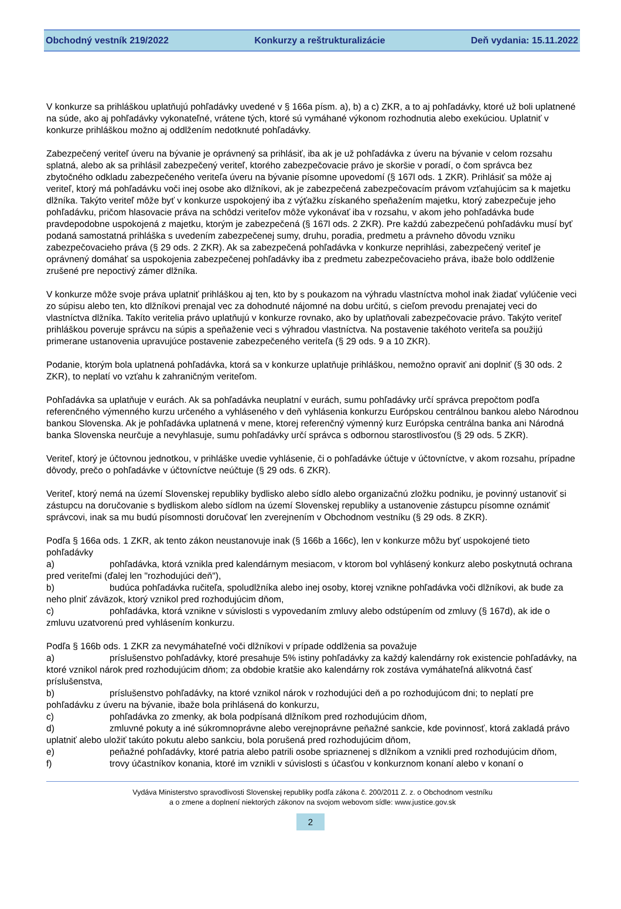Obchodný vestník 219/2022 Konkurzy a reštrukturalizácie Deň vydania: 15.11.2022
V konkurze sa prihláškou uplatňujú pohľadávky uvedené v § 166a písm. a), b) a c) ZKR, a to aj pohľadávky, ktoré už boli uplatnené na súde, ako aj pohľadávky vykonateľné, vrátene tých, ktoré sú vymáhané výkonom rozhodnutia alebo exekúciou. Uplatniť v konkurze prihláškou možno aj oddlžením nedotknuté pohľadávky.
Zabezpečený veriteľ úveru na bývanie je oprávnený sa prihlásiť, iba ak je už pohľadávka z úveru na bývanie v celom rozsahu splatná, alebo ak sa prihlásil zabezpečený veriteľ, ktorého zabezpečovacie právo je skoršie v poradí, o čom správca bez zbytočného odkladu zabezpečeného veriteľa úveru na bývanie písomne upovedomí (§ 167l ods. 1 ZKR). Prihlásiť sa môže aj veriteľ, ktorý má pohľadávku voči inej osobe ako dlžníkovi, ak je zabezpečená zabezpečovacím právom vzťahujúcim sa k majetku dlžníka. Takýto veriteľ môže byť v konkurze uspokojený iba z výťažku získaného speňažením majetku, ktorý zabezpečuje jeho pohľadávku, pričom hlasovacie práva na schôdzi veriteľov môže vykonávať iba v rozsahu, v akom jeho pohľadávka bude pravdepodobne uspokojená z majetku, ktorým je zabezpečená (§ 167l ods. 2 ZKR). Pre každú zabezpečenú pohľadávku musí byť podaná samostatná prihláška s uvedením zabezpečenej sumy, druhu, poradia, predmetu a právneho dôvodu vzniku zabezpečovacieho práva (§ 29 ods. 2 ZKR). Ak sa zabezpečená pohľadávka v konkurze neprihlási, zabezpečený veriteľ je oprávnený domáhať sa uspokojenia zabezpečenej pohľadávky iba z predmetu zabezpečovacieho práva, ibaže bolo oddlženie zrušené pre nepoctivý zámer dlžníka.
V konkurze môže svoje práva uplatniť prihláškou aj ten, kto by s poukazom na výhradu vlastníctva mohol inak žiadať vylúčenie veci zo súpisu alebo ten, kto dlžníkovi prenajal vec za dohodnuté nájomné na dobu určitú, s cieľom prevodu prenajatej veci do vlastníctva dlžníka. Takíto veritelia právo uplatňujú v konkurze rovnako, ako by uplatňovali zabezpečovacie právo. Takýto veriteľ prihláškou poveruje správcu na súpis a speňaženie veci s výhradou vlastníctva. Na postavenie takéhoto veriteľa sa použijú primerane ustanovenia upravujúce postavenie zabezpečeného veriteľa (§ 29 ods. 9 a 10 ZKR).
Podanie, ktorým bola uplatnená pohľadávka, ktorá sa v konkurze uplatňuje prihláškou, nemožno opraviť ani doplniť (§ 30 ods. 2 ZKR), to neplatí vo vzťahu k zahraničným veriteľom.
Pohľadávka sa uplatňuje v eurách. Ak sa pohľadávka neuplatní v eurách, sumu pohľadávky určí správca prepočtom podľa referenčného výmenného kurzu určeného a vyhláseného v deň vyhlásenia konkurzu Európskou centrálnou bankou alebo Národnou bankou Slovenska. Ak je pohľadávka uplatnená v mene, ktorej referenčný výmenný kurz Európska centrálna banka ani Národná banka Slovenska neurčuje a nevyhlasuje, sumu pohľadávky určí správca s odbornou starostlivosťou (§ 29 ods. 5 ZKR).
Veriteľ, ktorý je účtovnou jednotkou, v prihláške uvedie vyhlásenie, či o pohľadávke účtuje v účtovníctve, v akom rozsahu, prípadne dôvody, prečo o pohľadávke v účtovníctve neúčtuje (§ 29 ods. 6 ZKR).
Veriteľ, ktorý nemá na území Slovenskej republiky bydlisko alebo sídlo alebo organizačnú zložku podniku, je povinný ustanoviť si zástupcu na doručovanie s bydliskom alebo sídlom na území Slovenskej republiky a ustanovenie zástupcu písomne oznámiť správcovi, inak sa mu budú písomnosti doručovať len zverejnením v Obchodnom vestníku (§ 29 ods. 8 ZKR).
Podľa § 166a ods. 1 ZKR, ak tento zákon neustanovuje inak (§ 166b a 166c), len v konkurze môžu byť uspokojené tieto pohľadávky
a) pohľadávka, ktorá vznikla pred kalendárnym mesiacom, v ktorom bol vyhlásený konkurz alebo poskytnutá ochrana pred veriteľmi (ďalej len "rozhodujúci deň"),
b) budúca pohľadávka ručiteľa, spoludlžníka alebo inej osoby, ktorej vznikne pohľadávka voči dlžníkovi, ak bude za neho plniť záväzok, ktorý vznikol pred rozhodujúcim dňom,
c) pohľadávka, ktorá vznikne v súvislosti s vypovedaním zmluvy alebo odstúpením od zmluvy (§ 167d), ak ide o zmluvu uzatvorenú pred vyhlásením konkurzu.
Podľa § 166b ods. 1 ZKR za nevymáhateľné voči dlžníkovi v prípade oddlženia sa považuje
a) príslušenstvo pohľadávky, ktoré presahuje 5% istiny pohľadávky za každý kalendárny rok existencie pohľadávky, na ktoré vznikol nárok pred rozhodujúcim dňom; za obdobie kratšie ako kalendárny rok zostáva vymáhateľná alikvotná časť príslušenstva,
b) príslušenstvo pohľadávky, na ktoré vznikol nárok v rozhodujúci deň a po rozhodujúcom dni; to neplatí pre pohľadávku z úveru na bývanie, ibaže bola prihlásená do konkurzu,
c) pohľadávka zo zmenky, ak bola podpísaná dlžníkom pred rozhodujúcim dňom,
d) zmluvné pokuty a iné súkromnoprávne alebo verejnoprávne peňažné sankcie, kde povinnosť, ktorá zakladá právo uplatniť alebo uložiť takúto pokutu alebo sankciu, bola porušená pred rozhodujúcim dňom,
e) peňažné pohľadávky, ktoré patria alebo patrili osobe spriaznenej s dlžníkom a vznikli pred rozhodujúcim dňom,
f) trovy účastníkov konania, ktoré im vznikli v súvislosti s účasťou v konkurznom konaní alebo v konaní o
Vydáva Ministerstvo spravodlivosti Slovenskej republiky podľa zákona č. 200/2011 Z. z. o Obchodnom vestníku
a o zmene a doplnení niektorých zákonov na svojom webovom sídle: www.justice.gov.sk
2